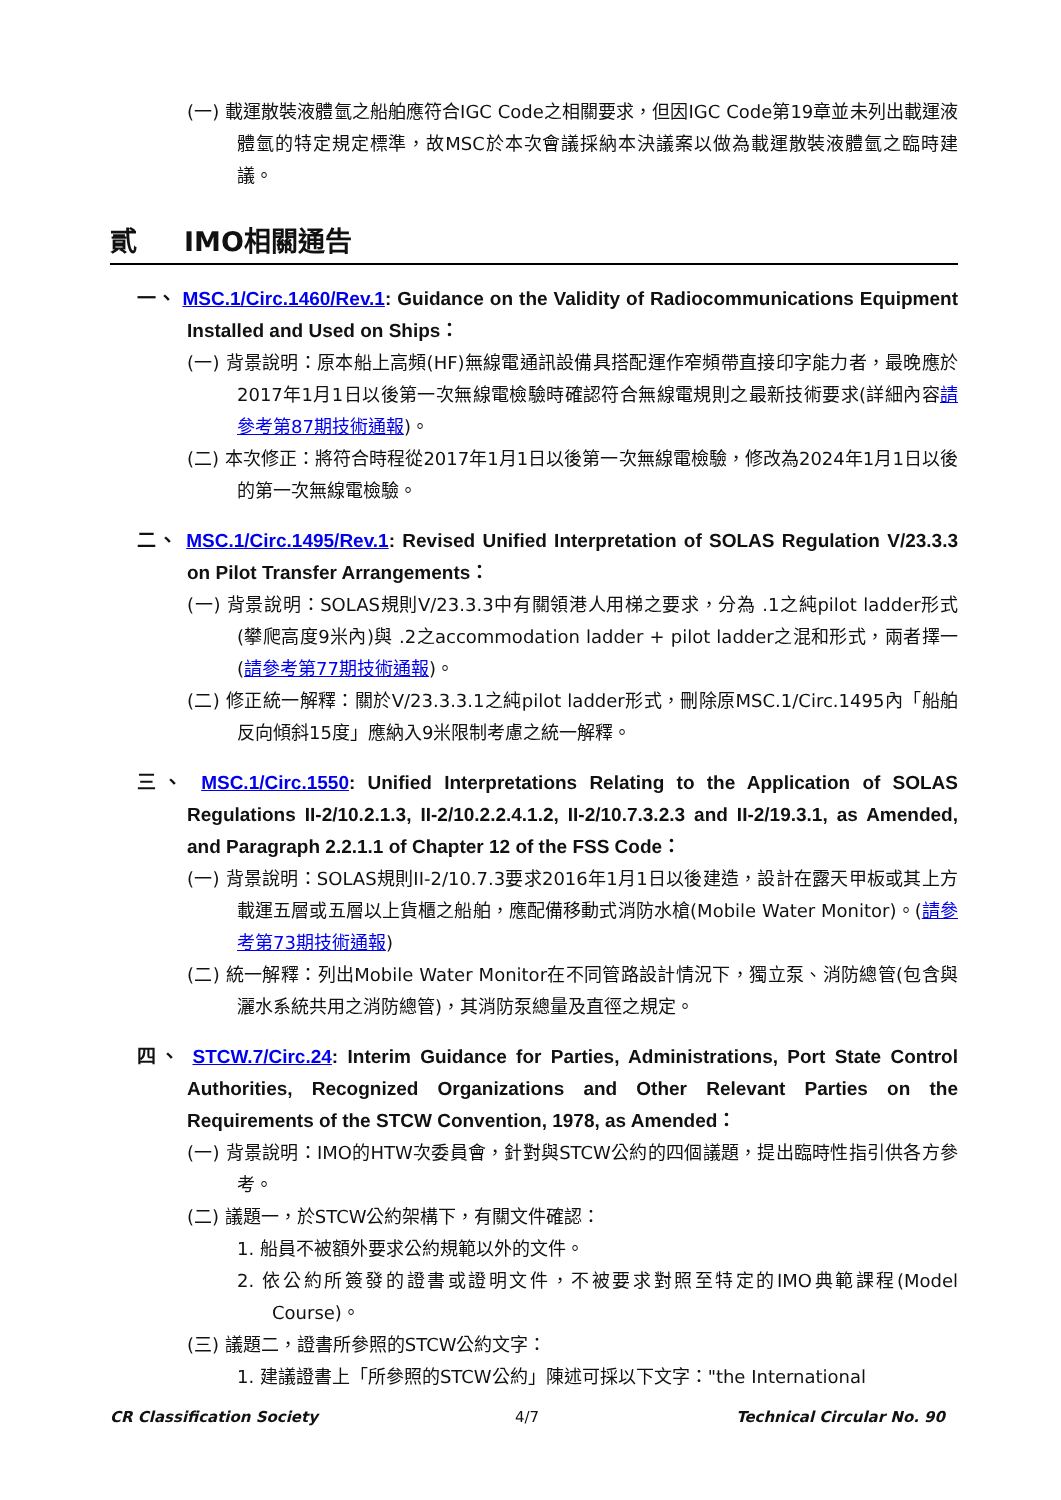(一) 載運散裝液體氫之船舶應符合IGC Code之相關要求，但因IGC Code第19章並未列出載運液體氫的特定規定標準，故MSC於本次會議採納本決議案以做為載運散裝液體氫之臨時建議。
貳 IMO相關通告
一、 MSC.1/Circ.1460/Rev.1: Guidance on the Validity of Radiocommunications Equipment Installed and Used on Ships：
(一) 背景說明：原本船上高頻(HF)無線電通訊設備具搭配運作窄頻帶直接印字能力者，最晚應於2017年1月1日以後第一次無線電檢驗時確認符合無線電規則之最新技術要求(詳細內容請參考第87期技術通報)。
(二) 本次修正：將符合時程從2017年1月1日以後第一次無線電檢驗，修改為2024年1月1日以後的第一次無線電檢驗。
二、 MSC.1/Circ.1495/Rev.1: Revised Unified Interpretation of SOLAS Regulation V/23.3.3 on Pilot Transfer Arrangements：
(一) 背景說明：SOLAS規則V/23.3.3中有關領港人用梯之要求，分為 .1之純pilot ladder形式(攀爬高度9米內)與 .2之accommodation ladder + pilot ladder之混和形式，兩者擇一(請參考第77期技術通報)。
(二) 修正統一解釋：關於V/23.3.3.1之純pilot ladder形式，刪除原MSC.1/Circ.1495內「船舶反向傾斜15度」應納入9米限制考慮之統一解釋。
三、 MSC.1/Circ.1550: Unified Interpretations Relating to the Application of SOLAS Regulations II-2/10.2.1.3, II-2/10.2.2.4.1.2, II-2/10.7.3.2.3 and II-2/19.3.1, as Amended, and Paragraph 2.2.1.1 of Chapter 12 of the FSS Code：
(一) 背景說明：SOLAS規則II-2/10.7.3要求2016年1月1日以後建造，設計在露天甲板或其上方載運五層或五層以上貨櫃之船舶，應配備移動式消防水槍(Mobile Water Monitor)。(請參考第73期技術通報)
(二) 統一解釋：列出Mobile Water Monitor在不同管路設計情況下，獨立泵、消防總管(包含與灑水系統共用之消防總管)，其消防泵總量及直徑之規定。
四、 STCW.7/Circ.24: Interim Guidance for Parties, Administrations, Port State Control Authorities, Recognized Organizations and Other Relevant Parties on the Requirements of the STCW Convention, 1978, as Amended：
(一) 背景說明：IMO的HTW次委員會，針對與STCW公約的四個議題，提出臨時性指引供各方參考。
(二) 議題一，於STCW公約架構下，有關文件確認：
1. 船員不被額外要求公約規範以外的文件。
2. 依公約所簽發的證書或證明文件，不被要求對照至特定的IMO典範課程(Model Course)。
(三) 議題二，證書所參照的STCW公約文字：
1. 建議證書上「所參照的STCW公約」陳述可採以下文字："the International
CR Classification Society 4/7 Technical Circular No. 90